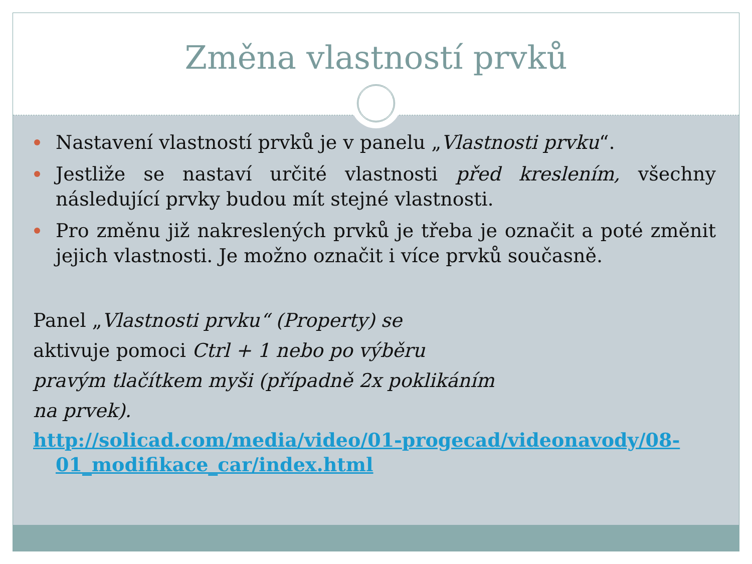Změna vlastností prvků
Nastavení vlastností prvků je v panelu „Vlastnosti prvku“.
Jestliže se nastaví určité vlastnosti před kreslením, všechny následující prvky budou mít stejné vlastnosti.
Pro změnu již nakreslených prvků je třeba je označit a poté změnit jejich vlastnosti. Je možno označit i více prvků současně.
Panel „Vlastnosti prvku“ (Property) se
aktivuje pomoci Ctrl + 1 nebo po výběru
pravým tlačítkem myši (případně 2x poklikáním
na prvek).
http://solicad.com/media/video/01-progecad/videonavody/08-01_modifikace_car/index.html